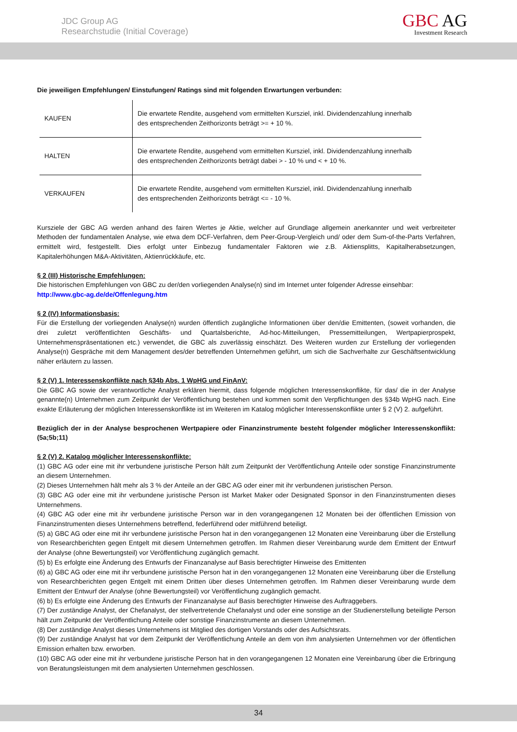JDC Group AG
Researchstudie (Initial Coverage)
GBC AG
Investment Research
Die jeweiligen Empfehlungen/ Einstufungen/ Ratings sind mit folgenden Erwartungen verbunden:
| KAUFEN | Die erwartete Rendite, ausgehend vom ermittelten Kursziel, inkl. Dividendenzahlung innerhalb des entsprechenden Zeithorizonts beträgt >= + 10 %. |
| HALTEN | Die erwartete Rendite, ausgehend vom ermittelten Kursziel, inkl. Dividendenzahlung innerhalb des entsprechenden Zeithorizonts beträgt dabei > - 10 % und < + 10 %. |
| VERKAUFEN | Die erwartete Rendite, ausgehend vom ermittelten Kursziel, inkl. Dividendenzahlung innerhalb des entsprechenden Zeithorizonts beträgt <= - 10 %. |
Kursziele der GBC AG werden anhand des fairen Wertes je Aktie, welcher auf Grundlage allgemein anerkannter und weit verbreiteter Methoden der fundamentalen Analyse, wie etwa dem DCF-Verfahren, dem Peer-Group-Vergleich und/ oder dem Sum-of-the-Parts Verfahren, ermittelt wird, festgestellt. Dies erfolgt unter Einbezug fundamentaler Faktoren wie z.B. Aktiensplitts, Kapitalherabsetzungen, Kapitalerhöhungen M&A-Aktivitäten, Aktienrückkäufe, etc.
§ 2 (III) Historische Empfehlungen:
Die historischen Empfehlungen von GBC zu der/den vorliegenden Analyse(n) sind im Internet unter folgender Adresse einsehbar:
http://www.gbc-ag.de/de/Offenlegung.htm
§ 2 (IV) Informationsbasis:
Für die Erstellung der vorliegenden Analyse(n) wurden öffentlich zugängliche Informationen über den/die Emittenten, (soweit vorhanden, die drei zuletzt veröffentlichten Geschäfts- und Quartalsberichte, Ad-hoc-Mitteilungen, Pressemitteilungen, Wertpapierprospekt, Unternehmenspräsentationen etc.) verwendet, die GBC als zuverlässig einschätzt. Des Weiteren wurden zur Erstellung der vorliegenden Analyse(n) Gespräche mit dem Management des/der betreffenden Unternehmen geführt, um sich die Sachverhalte zur Geschäftsentwicklung näher erläutern zu lassen.
§ 2 (V) 1. Interessenskonflikte nach §34b Abs. 1 WpHG und FinAnV:
Die GBC AG sowie der verantwortliche Analyst erklären hiermit, dass folgende möglichen Interessenskonflikte, für das/ die in der Analyse genannte(n) Unternehmen zum Zeitpunkt der Veröffentlichung bestehen und kommen somit den Verpflichtungen des §34b WpHG nach. Eine exakte Erläuterung der möglichen Interessenskonflikte ist im Weiteren im Katalog möglicher Interessenskonflikte unter § 2 (V) 2. aufgeführt.
Bezüglich der in der Analyse besprochenen Wertpapiere oder Finanzinstrumente besteht folgender möglicher Interessenskonflikt: (5a;5b;11)
§ 2 (V) 2. Katalog möglicher Interessenskonflikte:
(1) GBC AG oder eine mit ihr verbundene juristische Person hält zum Zeitpunkt der Veröffentlichung Anteile oder sonstige Finanzinstrumente an diesem Unternehmen.
(2) Dieses Unternehmen hält mehr als 3 % der Anteile an der GBC AG oder einer mit ihr verbundenen juristischen Person.
(3) GBC AG oder eine mit ihr verbundene juristische Person ist Market Maker oder Designated Sponsor in den Finanzinstrumenten dieses Unternehmens.
(4) GBC AG oder eine mit ihr verbundene juristische Person war in den vorangegangenen 12 Monaten bei der öffentlichen Emission von Finanzinstrumenten dieses Unternehmens betreffend, federführend oder mitführend beteiligt.
(5) a) GBC AG oder eine mit ihr verbundene juristische Person hat in den vorangegangenen 12 Monaten eine Vereinbarung über die Erstellung von Researchberichten gegen Entgelt mit diesem Unternehmen getroffen. Im Rahmen dieser Vereinbarung wurde dem Emittent der Entwurf der Analyse (ohne Bewertungsteil) vor Veröffentlichung zugänglich gemacht.
(5) b) Es erfolgte eine Änderung des Entwurfs der Finanzanalyse auf Basis berechtigter Hinweise des Emittenten
(6) a) GBC AG oder eine mit ihr verbundene juristische Person hat in den vorangegangenen 12 Monaten eine Vereinbarung über die Erstellung von Researchberichten gegen Entgelt mit einem Dritten über dieses Unternehmen getroffen. Im Rahmen dieser Vereinbarung wurde dem Emittent der Entwurf der Analyse (ohne Bewertungsteil) vor Veröffentlichung zugänglich gemacht.
(6) b) Es erfolgte eine Änderung des Entwurfs der Finanzanalyse auf Basis berechtigter Hinweise des Auftraggebers.
(7) Der zuständige Analyst, der Chefanalyst, der stellvertretende Chefanalyst und oder eine sonstige an der Studienerstellung beteiligte Person hält zum Zeitpunkt der Veröffentlichung Anteile oder sonstige Finanzinstrumente an diesem Unternehmen.
(8) Der zuständige Analyst dieses Unternehmens ist Mitglied des dortigen Vorstands oder des Aufsichtsrats.
(9) Der zuständige Analyst hat vor dem Zeitpunkt der Veröffentlichung Anteile an dem von ihm analysierten Unternehmen vor der öffentlichen Emission erhalten bzw. erworben.
(10) GBC AG oder eine mit ihr verbundene juristische Person hat in den vorangegangenen 12 Monaten eine Vereinbarung über die Erbringung von Beratungsleistungen mit dem analysierten Unternehmen geschlossen.
34